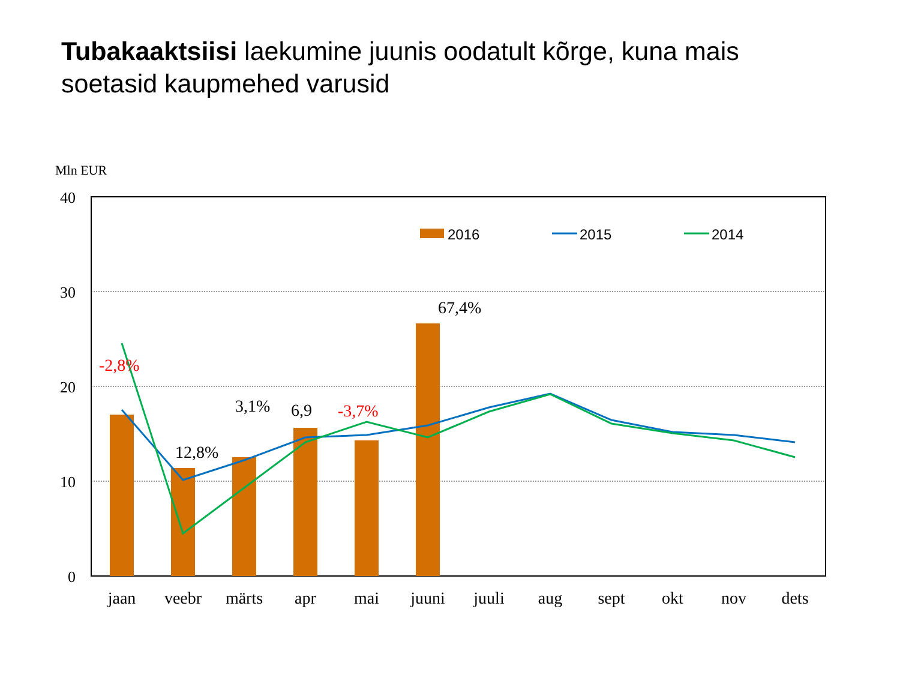Tubakaaktsiisi laekumine juunis oodatult kõrge, kuna mais soetasid kaupmehed varusid
Mln EUR
40
30
20
10
0
2016
2015
2014
67,4%
-2,8%
3,1%
6,9
-3,7%
12,8%
jaan
veebr
märts
apr
mai
juuni
juuli
aug
sept
okt
nov
dets